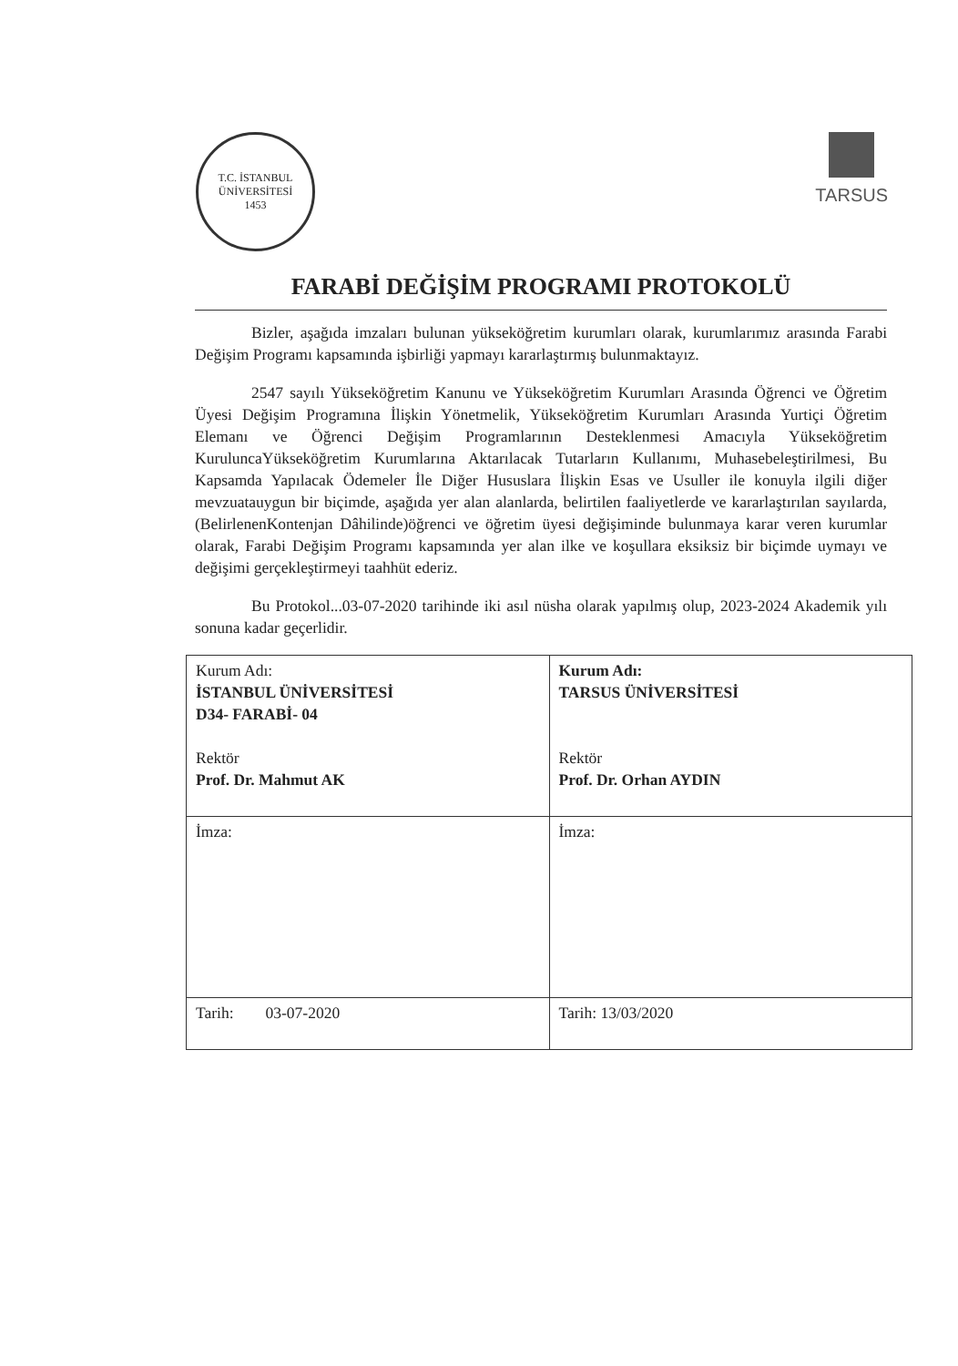T.C. İSTANBUL ÜNİVERSİTESİ
1453
TARSUS
FARABİ DEĞİŞİM PROGRAMI PROTOKOLÜ
Bizler, aşağıda imzaları bulunan yükseköğretim kurumları olarak, kurumlarımız arasında Farabi Değişim Programı kapsamında işbirliği yapmayı kararlaştırmış bulunmaktayız.
2547 sayılı Yükseköğretim Kanunu ve Yükseköğretim Kurumları Arasında Öğrenci ve Öğretim Üyesi Değişim Programına İlişkin Yönetmelik, Yükseköğretim Kurumları Arasında Yurtiçi Öğretim Elemanı ve Öğrenci Değişim Programlarının Desteklenmesi Amacıyla Yükseköğretim KuruluncaYükseköğretim Kurumlarına Aktarılacak Tutarların Kullanımı, Muhasebeleştirilmesi, Bu Kapsamda Yapılacak Ödemeler İle Diğer Hususlara İlişkin Esas ve Usuller ile konuyla ilgili diğer mevzuatauygun bir biçimde, aşağıda yer alan alanlarda, belirtilen faaliyetlerde ve kararlaştırılan sayılarda,(BelirlenenKontenjan Dâhilinde)öğrenci ve öğretim üyesi değişiminde bulunmaya karar veren kurumlar olarak, Farabi Değişim Programı kapsamında yer alan ilke ve koşullara eksiksiz bir biçimde uymayı ve değişimi gerçekleştirmeyi taahhüt ederiz.
Bu Protokol...03-07-2020 tarihinde iki asıl nüsha olarak yapılmış olup, 2023-2024 Akademik yılı sonuna kadar geçerlidir.
| Kurum Adı: İSTANBUL ÜNİVERSİTESİ D34- FARABİ- 04 Rektör Prof. Dr. Mahmut AK | Kurum Adı: TARSUS ÜNİVERSİTESİ Rektör Prof. Dr. Orhan AYDIN |
| İmza: | İmza: |
| Tarih: 03-07-2020 | Tarih: 13/03/2020 |